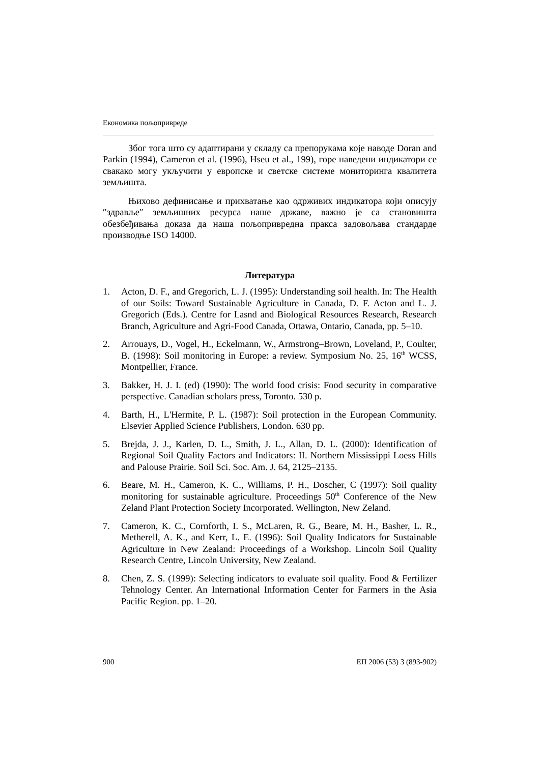Економика пољопривреде
Због тога што су адаптирани у складу са препорукама које наводе Doran and Parkin (1994), Cameron et al. (1996), Hseu et al., 199), горе наведени индикатори се свакако могу укључити у европске и светске системе мониторинга квалитета земљишта.
Њихово дефинисање и прихватање као одрживих индикатора који описују ″здравље″ земљишних ресурса наше државе, важно је са становишта обезбеђивања доказа да наша пољопривредна пракса задовољава стандарде производње ISO 14000.
Литература
1. Acton, D. F., and Gregorich, L. J. (1995): Understanding soil health. In: The Health of our Soils: Toward Sustainable Agriculture in Canada, D. F. Acton and L. J. Gregorich (Eds.). Centre for Lasnd and Biological Resources Research, Research Branch, Agriculture and Agri-Food Canada, Ottawa, Ontario, Canada, pp. 5–10.
2. Arrouays, D., Vogel, H., Eckelmann, W., Armstrong–Brown, Loveland, P., Coulter, B. (1998): Soil monitoring in Europe: a review. Symposium No. 25, 16<sup>th</sup> WCSS, Montpellier, France.
3. Bakker, H. J. I. (ed) (1990): The world food crisis: Food security in comparative perspective. Canadian scholars press, Toronto. 530 p.
4. Barth, H., L'Hermite, P. L. (1987): Soil protection in the European Community. Elsevier Applied Science Publishers, London. 630 pp.
5. Brejda, J. J., Karlen, D. L., Smith, J. L., Allan, D. L. (2000): Identification of Regional Soil Quality Factors and Indicators: II. Northern Mississippi Loess Hills and Palouse Prairie. Soil Sci. Soc. Am. J. 64, 2125–2135.
6. Beare, M. H., Cameron, K. C., Williams, P. H., Doscher, C (1997): Soil quality monitoring for sustainable agriculture. Proceedings 50<sup>th</sup> Conference of the New Zeland Plant Protection Society Incorporated. Wellington, New Zeland.
7. Cameron, K. C., Cornforth, I. S., McLaren, R. G., Beare, M. H., Basher, L. R., Metherell, A. K., and Kerr, L. E. (1996): Soil Quality Indicators for Sustainable Agriculture in New Zealand: Proceedings of a Workshop. Lincoln Soil Quality Research Centre, Lincoln University, New Zealand.
8. Chen, Z. S. (1999): Selecting indicators to evaluate soil quality. Food & Fertilizer Tehnology Center. An International Information Center for Farmers in the Asia Pacific Region. pp. 1–20.
900 ЕП 2006 (53) 3 (893-902)